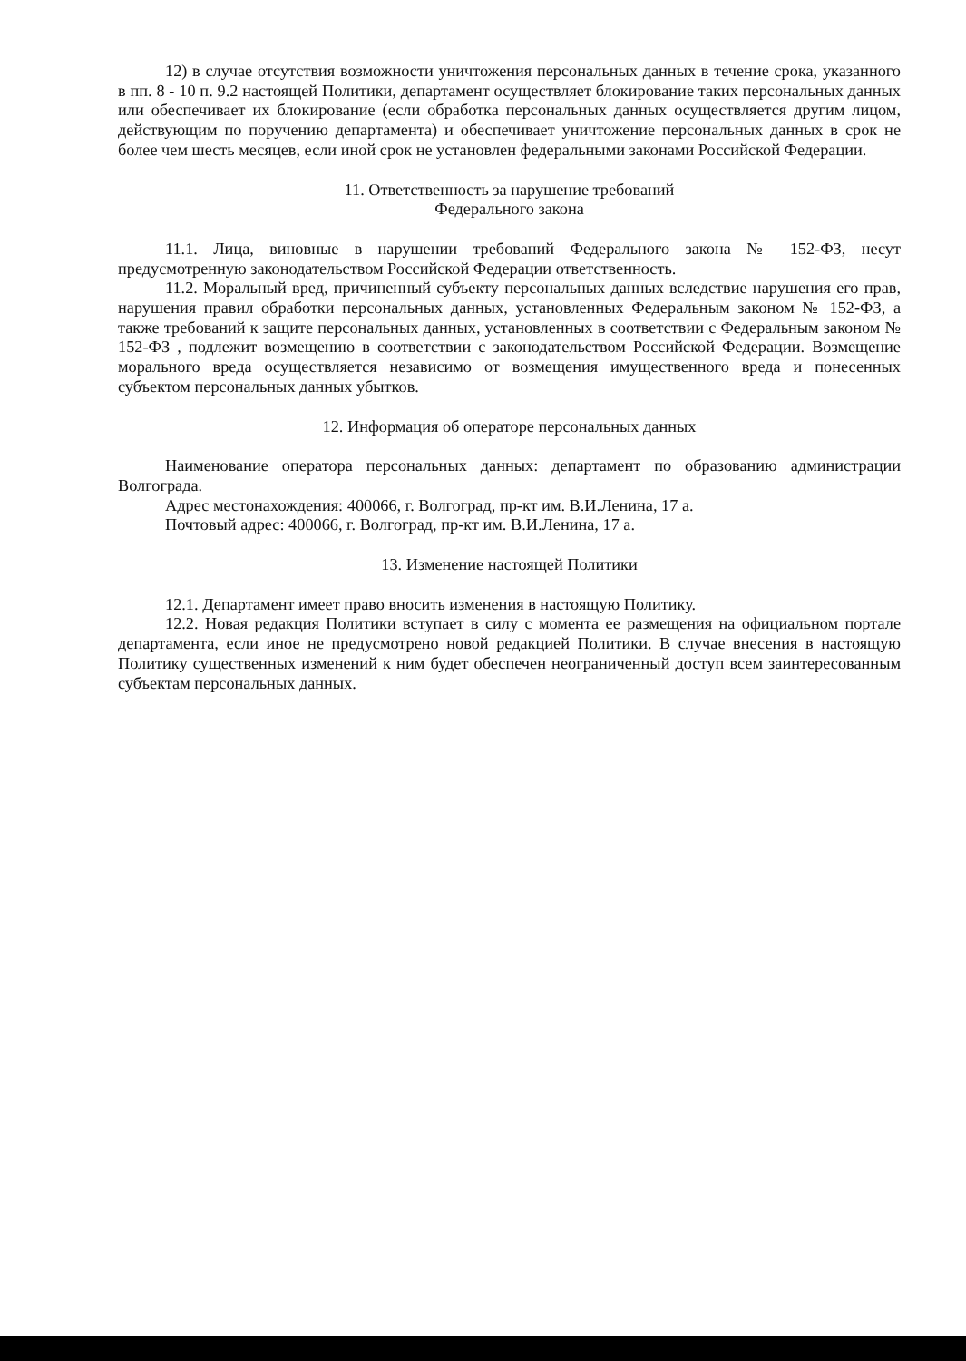12) в случае отсутствия возможности уничтожения персональных данных в течение срока, указанного в пп. 8 - 10 п. 9.2 настоящей Политики, департамент осуществляет блокирование таких персональных данных или обеспечивает их блокирование (если обработка персональных данных осуществляется другим лицом, действующим по поручению департамента) и обеспечивает уничтожение персональных данных в срок не более чем шесть месяцев, если иной срок не установлен федеральными законами Российской Федерации.
11. Ответственность за нарушение требований
Федерального закона
11.1. Лица, виновные в нарушении требований Федерального закона № 152-ФЗ, несут предусмотренную законодательством Российской Федерации ответственность.
11.2. Моральный вред, причиненный субъекту персональных данных вследствие нарушения его прав, нарушения правил обработки персональных данных, установленных Федеральным законом № 152-ФЗ, а также требований к защите персональных данных, установленных в соответствии с Федеральным законом № 152-ФЗ , подлежит возмещению в соответствии с законодательством Российской Федерации. Возмещение морального вреда осуществляется независимо от возмещения имущественного вреда и понесенных субъектом персональных данных убытков.
12. Информация об операторе персональных данных
Наименование оператора персональных данных: департамент по образованию администрации Волгограда.
Адрес местонахождения: 400066, г. Волгоград, пр-кт им. В.И.Ленина, 17 а.
Почтовый адрес: 400066, г. Волгоград, пр-кт им. В.И.Ленина, 17 а.
13. Изменение настоящей Политики
12.1. Департамент имеет право вносить изменения в настоящую Политику.
12.2. Новая редакция Политики вступает в силу с момента ее размещения на официальном портале департамента, если иное не предусмотрено новой редакцией Политики. В случае внесения в настоящую Политику существенных изменений к ним будет обеспечен неограниченный доступ всем заинтересованным субъектам персональных данных.